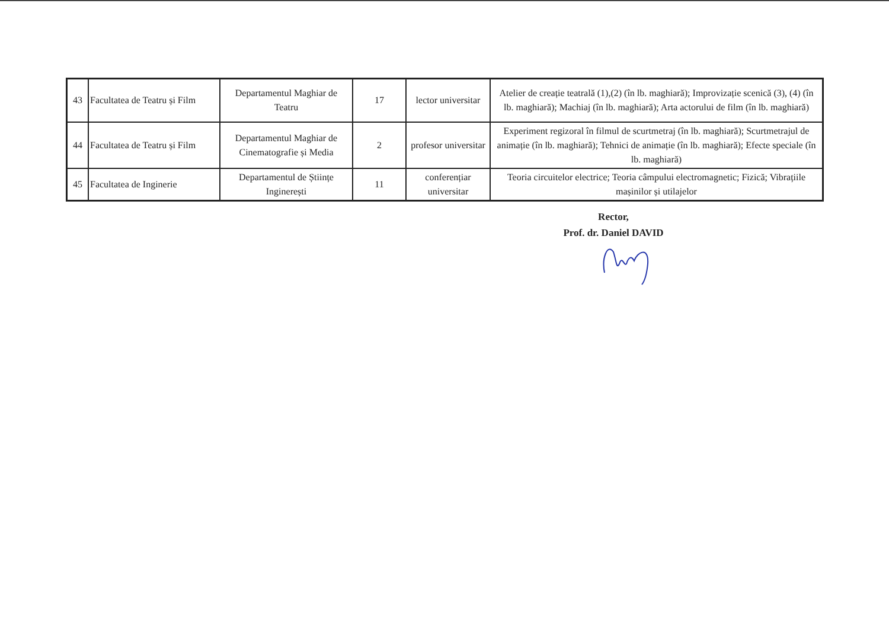| 43 | Facultatea de Teatru și Film | Departamentul Maghiar de Teatru | 17 | lector universitar | Atelier de creație teatrală (1),(2) (în lb. maghiară); Improvizație scenică (3), (4) (în lb. maghiară); Machiaj (în lb. maghiară); Arta actorului de film (în lb. maghiară) |
| 44 | Facultatea de Teatru și Film | Departamentul Maghiar de Cinematografie și Media | 2 | profesor universitar | Experiment regizoral în filmul de scurtmetraj (în lb. maghiară); Scurtmetrajul de animație (în lb. maghiară); Tehnici de animație (în lb. maghiară); Efecte speciale (în lb. maghiară) |
| 45 | Facultatea de Inginerie | Departamentul de Științe Inginerești | 11 | conferențiar universitar | Teoria circuitelor electrice; Teoria câmpului electromagnetic; Fizică; Vibrațiile mașinilor și utilajelor |
Rector,
Prof. dr. Daniel DAVID